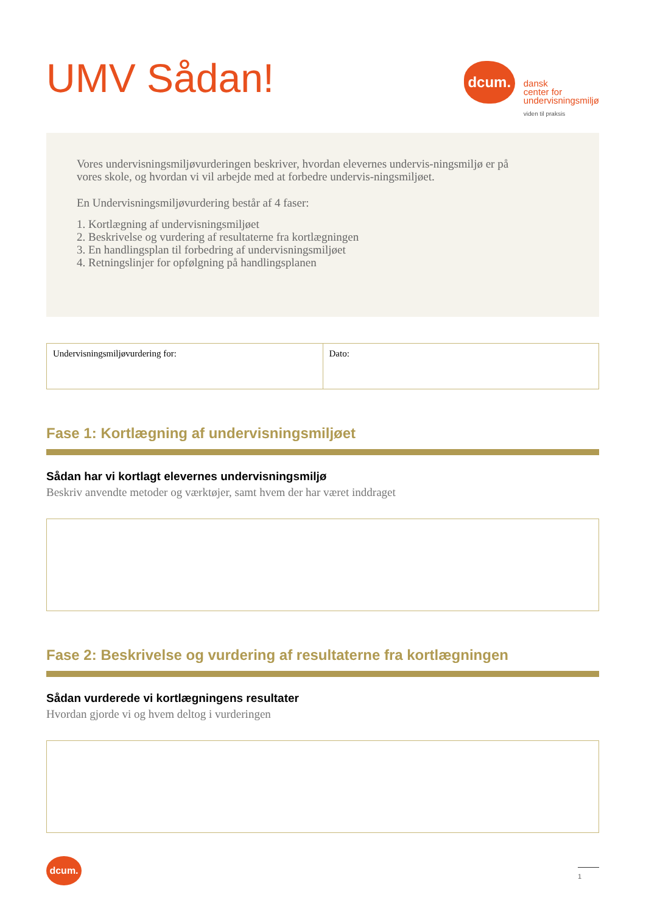UMV Sådan!
dcum.
dansk
center for
undervisningsmiljø
viden til praksis
Vores undervisningsmiljøvurderingen beskriver, hvordan elevernes undervis-ningsmiljø er på vores skole, og hvordan vi vil arbejde med at forbedre undervis-ningsmiljøet.
En Undervisningsmiljøvurdering består af 4 faser:
1. Kortlægning af undervisningsmiljøet
2. Beskrivelse og vurdering af resultaterne fra kortlægningen
3. En handlingsplan til forbedring af undervisningsmiljøet
4. Retningslinjer for opfølgning på handlingsplanen
| Undervisningsmiljøvurdering for: | Dato: |
Fase 1: Kortlægning af undervisningsmiljøet
Sådan har vi kortlagt elevernes undervisningsmiljø
Beskriv anvendte metoder og værktøjer, samt hvem der har været inddraget
Fase 2: Beskrivelse og vurdering af resultaterne fra kortlægningen
Sådan vurderede vi kortlægningens resultater
Hvordan gjorde vi og hvem deltog i vurderingen
dcum.
1